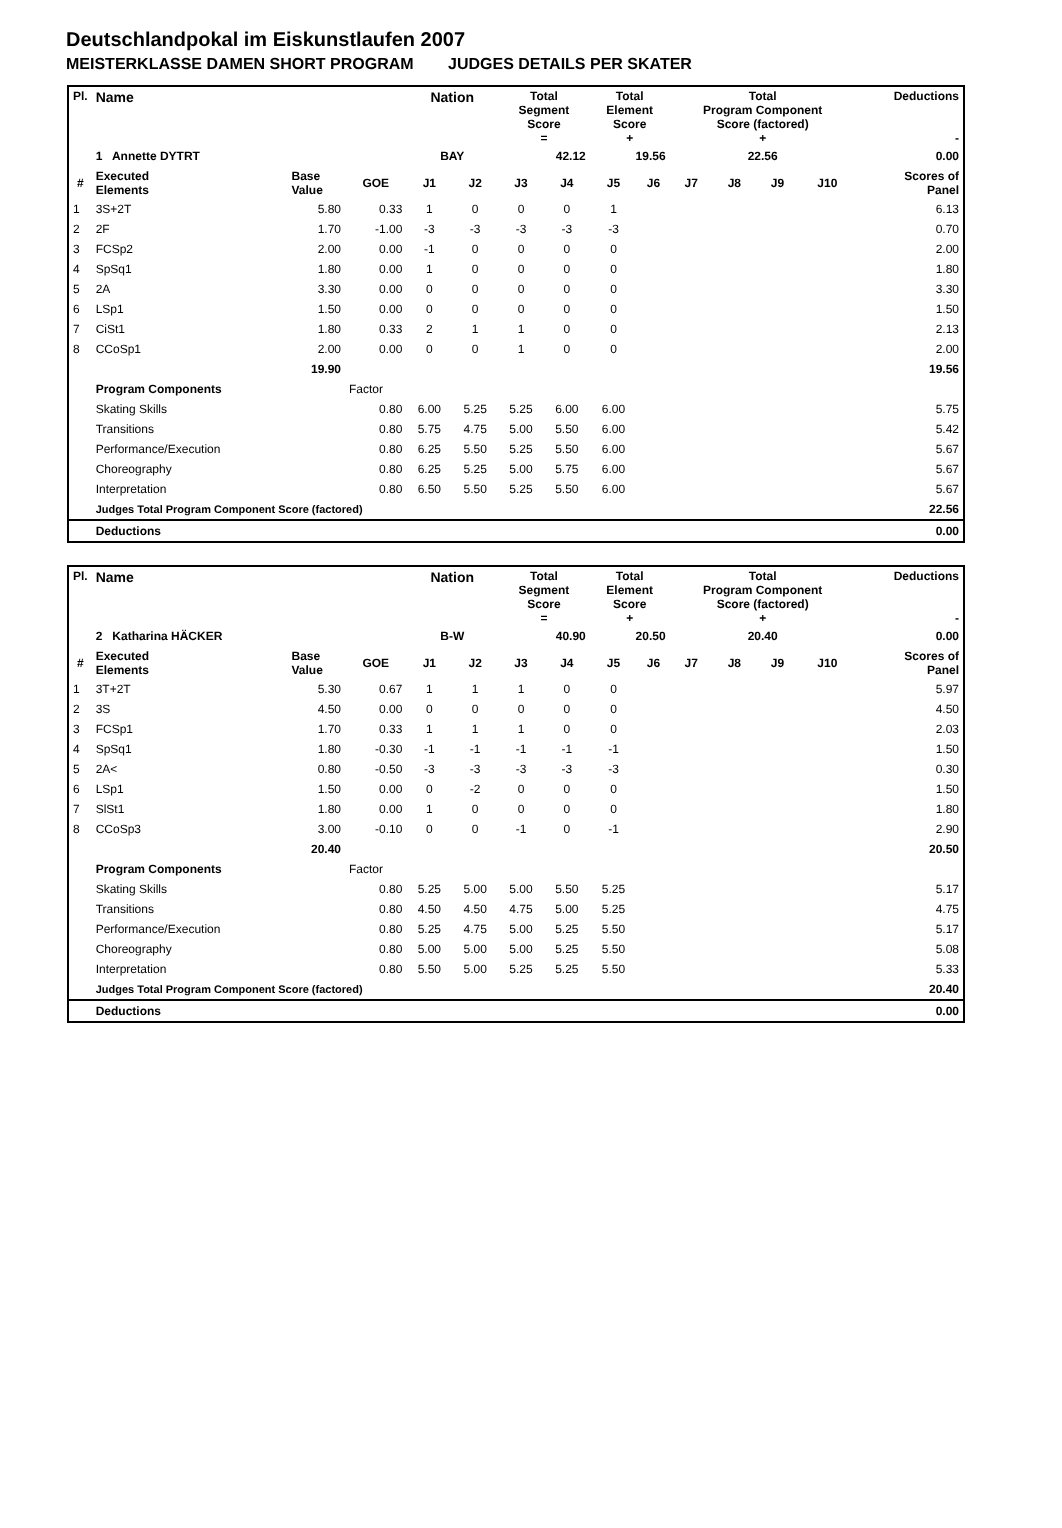Deutschlandpokal im Eiskunstlaufen 2007
MEISTERKLASSE DAMEN SHORT PROGRAM JUDGES DETAILS PER SKATER
| Pl. | Name | | | Nation | | Total Segment Score = | | Total Element Score + | | Total Program Component Score (factored) + | | | | Deductions - |
| | 1 Annette DYTRT | | | BAY | | 42.12 | | 19.56 | | 22.56 | | | | 0.00 |
| # | Executed Elements | Base Value | GOE | J1 | J2 | J3 | J4 | J5 | J6 | J7 | J8 | J9 | J10 | Scores of Panel |
| 1 | 3S+2T | 5.80 | 0.33 | 1 | 0 | 0 | 0 | 1 | | | | | | 6.13 |
| 2 | 2F | 1.70 | -1.00 | -3 | -3 | -3 | -3 | -3 | | | | | | 0.70 |
| 3 | FCSp2 | 2.00 | 0.00 | -1 | 0 | 0 | 0 | 0 | | | | | | 2.00 |
| 4 | SpSq1 | 1.80 | 0.00 | 1 | 0 | 0 | 0 | 0 | | | | | | 1.80 |
| 5 | 2A | 3.30 | 0.00 | 0 | 0 | 0 | 0 | 0 | | | | | | 3.30 |
| 6 | LSp1 | 1.50 | 0.00 | 0 | 0 | 0 | 0 | 0 | | | | | | 1.50 |
| 7 | CiSt1 | 1.80 | 0.33 | 2 | 1 | 1 | 0 | 0 | | | | | | 2.13 |
| 8 | CCoSp1 | 2.00 | 0.00 | 0 | 0 | 1 | 0 | 0 | | | | | | 2.00 |
| | | 19.90 | | | | | | | | | | | | 19.56 |
| | Program Components | | Factor | | | | | | | | | | | |
| | Skating Skills | | 0.80 | 6.00 | 5.25 | 5.25 | 6.00 | 6.00 | | | | | | 5.75 |
| | Transitions | | 0.80 | 5.75 | 4.75 | 5.00 | 5.50 | 6.00 | | | | | | 5.42 |
| | Performance/Execution | | 0.80 | 6.25 | 5.50 | 5.25 | 5.50 | 6.00 | | | | | | 5.67 |
| | Choreography | | 0.80 | 6.25 | 5.25 | 5.00 | 5.75 | 6.00 | | | | | | 5.67 |
| | Interpretation | | 0.80 | 6.50 | 5.50 | 5.25 | 5.50 | 6.00 | | | | | | 5.67 |
| | Judges Total Program Component Score (factored) | | | | | | | | | | | | | 22.56 |
| | Deductions | | | | | | | | | | | | | 0.00 |
| Pl. | Name | | | Nation | | Total Segment Score = | | Total Element Score + | | Total Program Component Score (factored) + | | | | Deductions - |
| | 2 Katharina HÄCKER | | | B-W | | 40.90 | | 20.50 | | 20.40 | | | | 0.00 |
| # | Executed Elements | Base Value | GOE | J1 | J2 | J3 | J4 | J5 | J6 | J7 | J8 | J9 | J10 | Scores of Panel |
| 1 | 3T+2T | 5.30 | 0.67 | 1 | 1 | 1 | 0 | 0 | | | | | | 5.97 |
| 2 | 3S | 4.50 | 0.00 | 0 | 0 | 0 | 0 | 0 | | | | | | 4.50 |
| 3 | FCSp1 | 1.70 | 0.33 | 1 | 1 | 1 | 0 | 0 | | | | | | 2.03 |
| 4 | SpSq1 | 1.80 | -0.30 | -1 | -1 | -1 | -1 | -1 | | | | | | 1.50 |
| 5 | 2A< | 0.80 | -0.50 | -3 | -3 | -3 | -3 | -3 | | | | | | 0.30 |
| 6 | LSp1 | 1.50 | 0.00 | 0 | -2 | 0 | 0 | 0 | | | | | | 1.50 |
| 7 | SlSt1 | 1.80 | 0.00 | 1 | 0 | 0 | 0 | 0 | | | | | | 1.80 |
| 8 | CCoSp3 | 3.00 | -0.10 | 0 | 0 | -1 | 0 | -1 | | | | | | 2.90 |
| | | 20.40 | | | | | | | | | | | | 20.50 |
| | Program Components | | Factor | | | | | | | | | | | |
| | Skating Skills | | 0.80 | 5.25 | 5.00 | 5.00 | 5.50 | 5.25 | | | | | | 5.17 |
| | Transitions | | 0.80 | 4.50 | 4.50 | 4.75 | 5.00 | 5.25 | | | | | | 4.75 |
| | Performance/Execution | | 0.80 | 5.25 | 4.75 | 5.00 | 5.25 | 5.50 | | | | | | 5.17 |
| | Choreography | | 0.80 | 5.00 | 5.00 | 5.00 | 5.25 | 5.50 | | | | | | 5.08 |
| | Interpretation | | 0.80 | 5.50 | 5.00 | 5.25 | 5.25 | 5.50 | | | | | | 5.33 |
| | Judges Total Program Component Score (factored) | | | | | | | | | | | | | 20.40 |
| | Deductions | | | | | | | | | | | | | 0.00 |